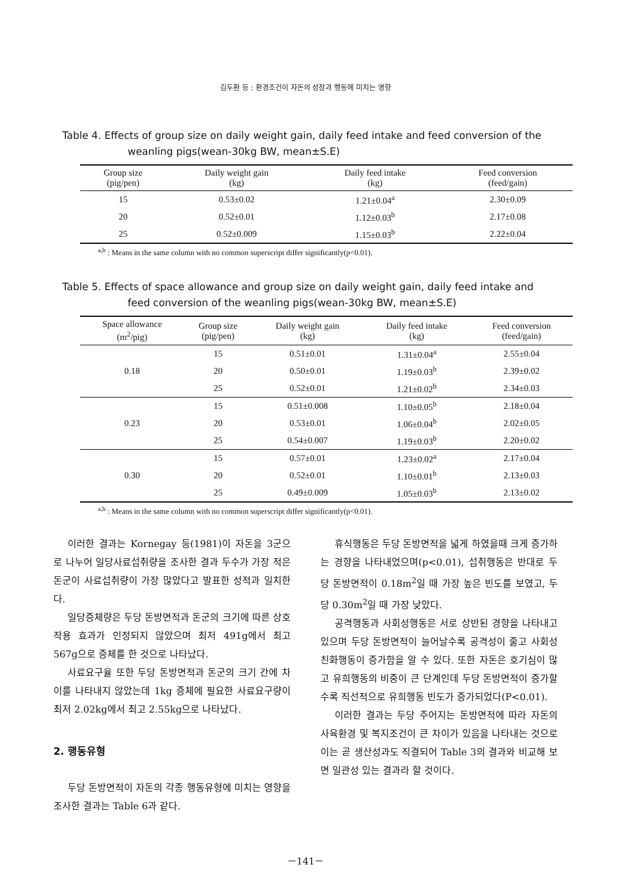김두환 등 : 환경조건이 자돈의 성장과 행동에 미치는 영향
Table 4. Effects of group size on daily weight gain, daily feed intake and feed conversion of the weanling pigs(wean-30kg BW, mean±S.E)
| Group size (pig/pen) | Daily weight gain (kg) | Daily feed intake (kg) | Feed conversion (feed/gain) |
| --- | --- | --- | --- |
| 15 | 0.53±0.02 | 1.21±0.04<sup>a</sup> | 2.30±0.09 |
| 20 | 0.52±0.01 | 1.12±0.03<sup>b</sup> | 2.17±0.08 |
| 25 | 0.52±0.009 | 1.15±0.03<sup>b</sup> | 2.22±0.04 |
<sup>a,b</sup> : Means in the same column with no common superscript differ significantly(p<0.01).
Table 5. Effects of space allowance and group size on daily weight gain, daily feed intake and feed conversion of the weanling pigs(wean-30kg BW, mean±S.E)
| Space allowance (m<sup>2</sup>/pig) | Group size (pig/pen) | Daily weight gain (kg) | Daily feed intake (kg) | Feed conversion (feed/gain) |
| --- | --- | --- | --- | --- |
| 0.18 | 15 | 0.51±0.01 | 1.31±0.04<sup>a</sup> | 2.55±0.04 |
| | 20 | 0.50±0.01 | 1.19±0.03<sup>b</sup> | 2.39±0.02 |
| | 25 | 0.52±0.01 | 1.21±0.02<sup>b</sup> | 2.34±0.03 |
| 0.23 | 15 | 0.51±0.008 | 1.10±0.05<sup>b</sup> | 2.18±0.04 |
| | 20 | 0.53±0.01 | 1.06±0.04<sup>b</sup> | 2.02±0.05 |
| | 25 | 0.54±0.007 | 1.19±0.03<sup>b</sup> | 2.20±0.02 |
| 0.30 | 15 | 0.57±0.01 | 1.23±0.02<sup>a</sup> | 2.17±0.04 |
| | 20 | 0.52±0.01 | 1.10±0.01<sup>b</sup> | 2.13±0.03 |
| | 25 | 0.49±0.009 | 1.05±0.03<sup>b</sup> | 2.13±0.02 |
<sup>a,b</sup> : Means in the same column with no common superscript differ significantly(p<0.01).
이러한 결과는 Kornegay 등(1981)이 자돈을 3군으로 나누어 일당사료섭취량을 조사한 결과 두수가 가장 적은 돈군이 사료섭취량이 가장 많았다고 발표한 성적과 일치한다.
일당증체량은 두당 돈방면적과 돈군의 크기에 따른 상호작용 효과가 인정되지 않았으며 최저 491g에서 최고 567g으로 증체를 한 것으로 나타났다.
사료요구율 또한 두당 돈방면적과 돈군의 크기 간에 차이를 나타내지 않았는데 1kg 증체에 필요한 사료요구량이 최저 2.02kg에서 최고 2.55kg으로 나타났다.
2. 행동유형
두당 돈방면적이 자돈의 각종 행동유형에 미치는 영향을 조사한 결과는 Table 6과 같다.
휴식행동은 두당 돈방면적을 넓게 하였을때 크게 증가하는 경향을 나타내었으며(p<0.01), 섭취행동은 반대로 두당 돈방면적이 0.18m<sup>2</sup>일 때 가장 높은 빈도를 보였고, 두당 0.30m<sup>2</sup>일 때 가장 낮았다.
공격행동과 사회성행동은 서로 상반된 경향을 나타내고 있으며 두당 돈방면적이 늘어날수록 공격성이 줄고 사회성 친화행동이 증가함을 알 수 있다. 또한 자돈은 호기심이 많고 유희행동의 비중이 큰 단계인데 두당 돈방면적이 증가할수록 직선적으로 유희행동 빈도가 증가되었다(P<0.01).
이러한 결과는 두당 주어지는 돈방면적에 따라 자돈의 사육환경 및 복지조건이 큰 차이가 있음을 나타내는 것으로 이는 곧 생산성과도 직결되어 Table 3의 결과와 비교해 보면 일관성 있는 결과라 할 것이다.
－141－